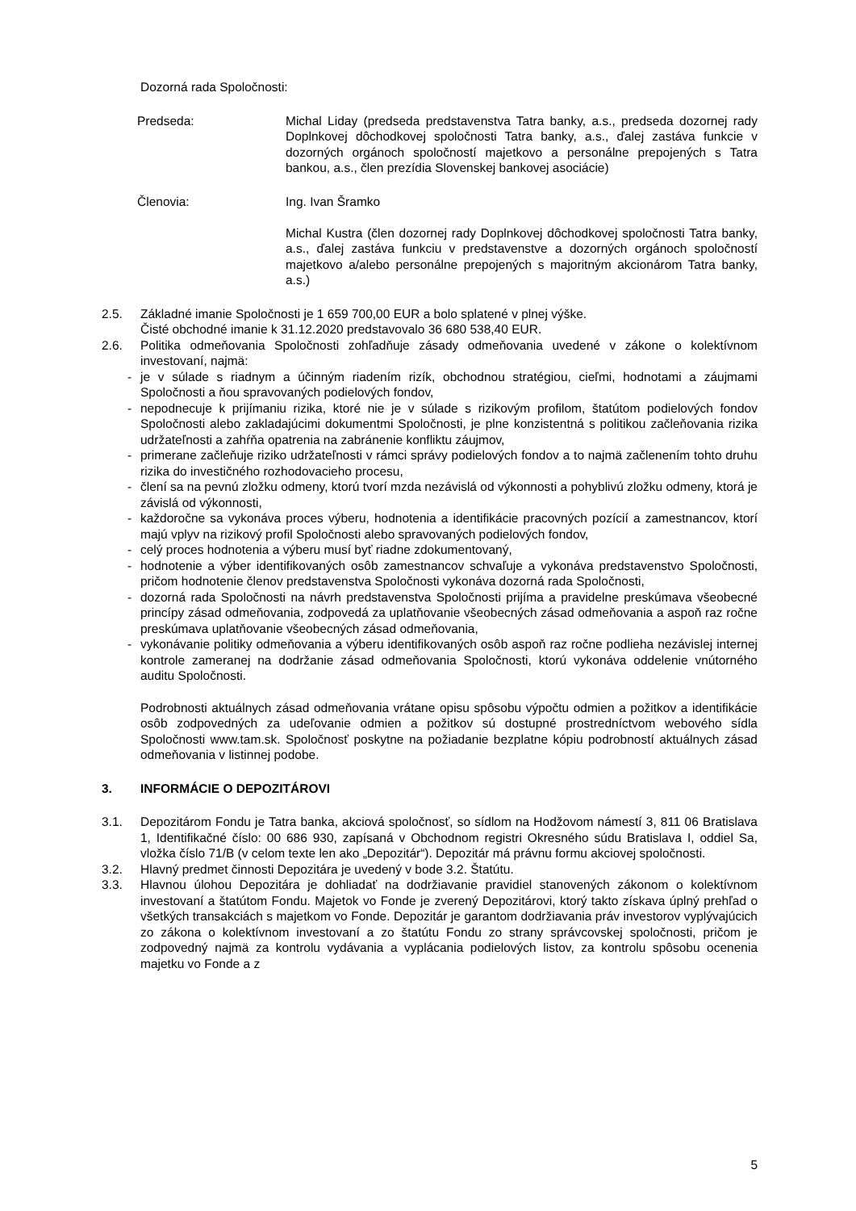Dozorná rada Spoločnosti:
Predseda: Michal Liday (predseda predstavenstva Tatra banky, a.s., predseda dozornej rady Doplnkovej dôchodkovej spoločnosti Tatra banky, a.s., ďalej zastáva funkcie v dozorných orgánoch spoločností majetkovo a personálne prepojených s Tatra bankou, a.s., člen prezídia Slovenskej bankovej asociácie)
Členovia: Ing. Ivan Šramko
Michal Kustra (člen dozornej rady Doplnkovej dôchodkovej spoločnosti Tatra banky, a.s., ďalej zastáva funkciu v predstavenstve a dozorných orgánoch spoločností majetkovo a/alebo personálne prepojených s majoritným akcionárom Tatra banky, a.s.)
2.5. Základné imanie Spoločnosti je 1 659 700,00 EUR a bolo splatené v plnej výške.
Čisté obchodné imanie k 31.12.2020 predstavovalo 36 680 538,40 EUR.
2.6. Politika odmeňovania Spoločnosti zohľadňuje zásady odmeňovania uvedené v zákone o kolektívnom investovaní, najmä:
- je v súlade s riadnym a účinným riadením rizík, obchodnou stratégiou, cieľmi, hodnotami a záujmami Spoločnosti a ňou spravovaných podielových fondov,
- nepodnecuje k prijímaniu rizika, ktoré nie je v súlade s rizikovým profilom, štatútom podielových fondov Spoločnosti alebo zakladajúcimi dokumentmi Spoločnosti, je plne konzistentná s politikou začleňovania rizika udržateľnosti a zahŕňa opatrenia na zabránenie konfliktu záujmov,
- primerane začleňuje riziko udržateľnosti v rámci správy podielových fondov a to najmä začlenením tohto druhu rizika do investičného rozhodovacieho procesu,
- člení sa na pevnú zložku odmeny, ktorú tvorí mzda nezávislá od výkonnosti a pohyblivú zložku odmeny, ktorá je závislá od výkonnosti,
- každoročne sa vykonáva proces výberu, hodnotenia a identifikácie pracovných pozícií a zamestnancov, ktorí majú vplyv na rizikový profil Spoločnosti alebo spravovaných podielových fondov,
- celý proces hodnotenia a výberu musí byť riadne zdokumentovaný,
- hodnotenie a výber identifikovaných osôb zamestnancov schvaľuje a vykonáva predstavenstvo Spoločnosti, pričom hodnotenie členov predstavenstva Spoločnosti vykonáva dozorná rada Spoločnosti,
- dozorná rada Spoločnosti na návrh predstavenstva Spoločnosti prijíma a pravidelne preskúmava všeobecné princípy zásad odmeňovania, zodpovedá za uplatňovanie všeobecných zásad odmeňovania a aspoň raz ročne preskúmava uplatňovanie všeobecných zásad odmeňovania,
- vykonávanie politiky odmeňovania a výberu identifikovaných osôb aspoň raz ročne podlieha nezávislej internej kontrole zameranej na dodržanie zásad odmeňovania Spoločnosti, ktorú vykonáva oddelenie vnútorného auditu Spoločnosti.
Podrobnosti aktuálnych zásad odmeňovania vrátane opisu spôsobu výpočtu odmien a požitkov a identifikácie osôb zodpovedných za udeľovanie odmien a požitkov sú dostupné prostredníctvom webového sídla Spoločnosti www.tam.sk. Spoločnosť poskytne na požiadanie bezplatne kópiu podrobností aktuálnych zásad odmeňovania v listinnej podobe.
3. INFORMÁCIE O DEPOZITÁROVI
3.1. Depozitárom Fondu je Tatra banka, akciová spoločnosť, so sídlom na Hodžovom námestí 3, 811 06 Bratislava 1, Identifikačné číslo: 00 686 930, zapísaná v Obchodnom registri Okresného súdu Bratislava I, oddiel Sa, vložka číslo 71/B (v celom texte len ako „Depozitár“). Depozitár má právnu formu akciovej spoločnosti.
3.2. Hlavný predmet činnosti Depozitára je uvedený v bode 3.2. Štatútu.
3.3. Hlavnou úlohou Depozitára je dohliadať na dodržiavanie pravidiel stanovených zákonom o kolektívnom investovaní a štatútom Fondu. Majetok vo Fonde je zverený Depozitárovi, ktorý takto získava úplný prehľad o všetkých transakciách s majetkom vo Fonde. Depozitár je garantom dodržiavania práv investorov vyplývajúcich zo zákona o kolektívnom investovaní a zo štatútu Fondu zo strany správcovskej spoločnosti, pričom je zodpovedný najmä za kontrolu vydávania a vyplácania podielových listov, za kontrolu spôsobu ocenenia majetku vo Fonde a z
5